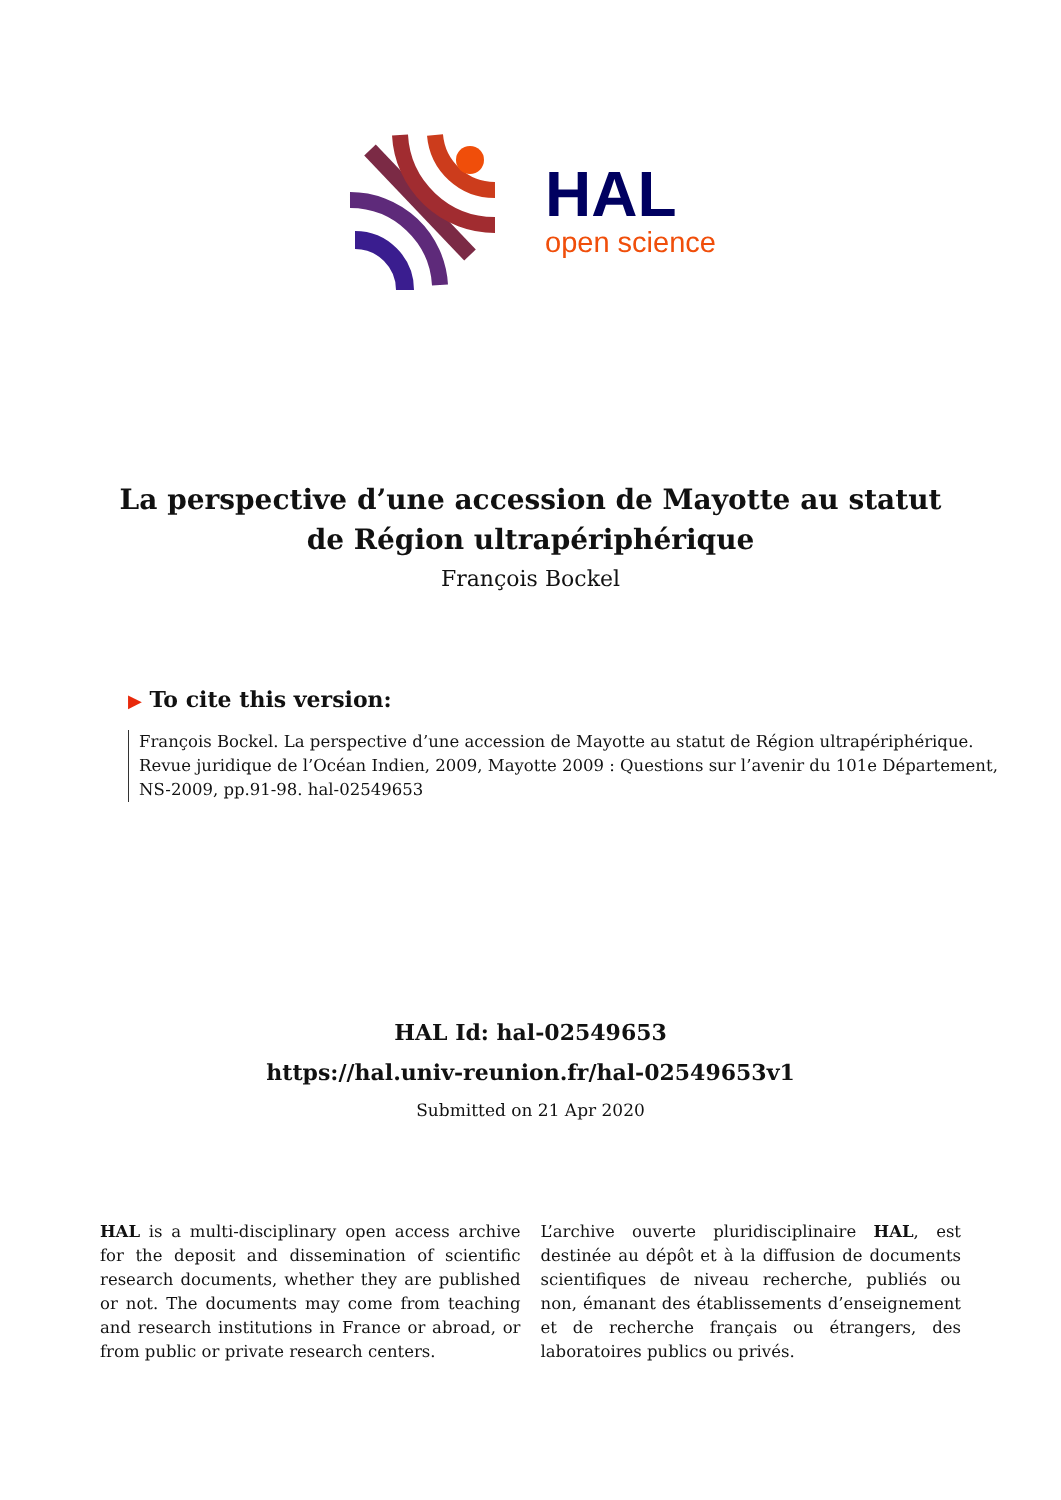HAL
open science
La perspective d’une accession de Mayotte au statut de Région ultrapériphérique
François Bockel
▶ To cite this version:
François Bockel. La perspective d’une accession de Mayotte au statut de Région ultrapériphérique. Revue juridique de l’Océan Indien, 2009, Mayotte 2009 : Questions sur l’avenir du 101e Département, NS-2009, pp.91-98. hal-02549653
HAL Id: hal-02549653
https://hal.univ-reunion.fr/hal-02549653v1
Submitted on 21 Apr 2020
HAL is a multi-disciplinary open access archive for the deposit and dissemination of scientific research documents, whether they are published or not. The documents may come from teaching and research institutions in France or abroad, or from public or private research centers.
L’archive ouverte pluridisciplinaire HAL, est destinée au dépôt et à la diffusion de documents scientifiques de niveau recherche, publiés ou non, émanant des établissements d’enseignement et de recherche français ou étrangers, des laboratoires publics ou privés.